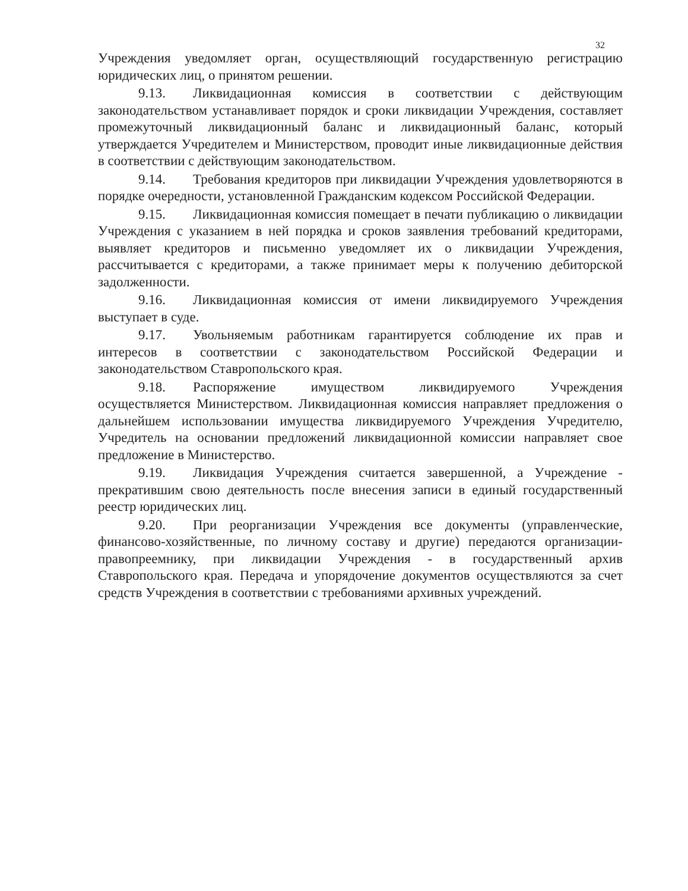32
Учреждения уведомляет орган, осуществляющий государственную регистрацию юридических лиц, о принятом решении.
9.13. Ликвидационная комиссия в соответствии с действующим законодательством устанавливает порядок и сроки ликвидации Учреждения, составляет промежуточный ликвидационный баланс и ликвидационный баланс, который утверждается Учредителем и Министерством, проводит иные ликвидационные действия в соответствии с действующим законодательством.
9.14. Требования кредиторов при ликвидации Учреждения удовлетворяются в порядке очередности, установленной Гражданским кодексом Российской Федерации.
9.15. Ликвидационная комиссия помещает в печати публикацию о ликвидации Учреждения с указанием в ней порядка и сроков заявления требований кредиторами, выявляет кредиторов и письменно уведомляет их о ликвидации Учреждения, рассчитывается с кредиторами, а также принимает меры к получению дебиторской задолженности.
9.16. Ликвидационная комиссия от имени ликвидируемого Учреждения выступает в суде.
9.17. Увольняемым работникам гарантируется соблюдение их прав и интересов в соответствии с законодательством Российской Федерации и законодательством Ставропольского края.
9.18. Распоряжение имуществом ликвидируемого Учреждения осуществляется Министерством. Ликвидационная комиссия направляет предложения о дальнейшем использовании имущества ликвидируемого Учреждения Учредителю, Учредитель на основании предложений ликвидационной комиссии направляет свое предложение в Министерство.
9.19. Ликвидация Учреждения считается завершенной, а Учреждение - прекратившим свою деятельность после внесения записи в единый государственный реестр юридических лиц.
9.20. При реорганизации Учреждения все документы (управленческие, финансово-хозяйственные, по личному составу и другие) передаются организации-правопреемнику, при ликвидации Учреждения - в государственный архив Ставропольского края. Передача и упорядочение документов осуществляются за счет средств Учреждения в соответствии с требованиями архивных учреждений.